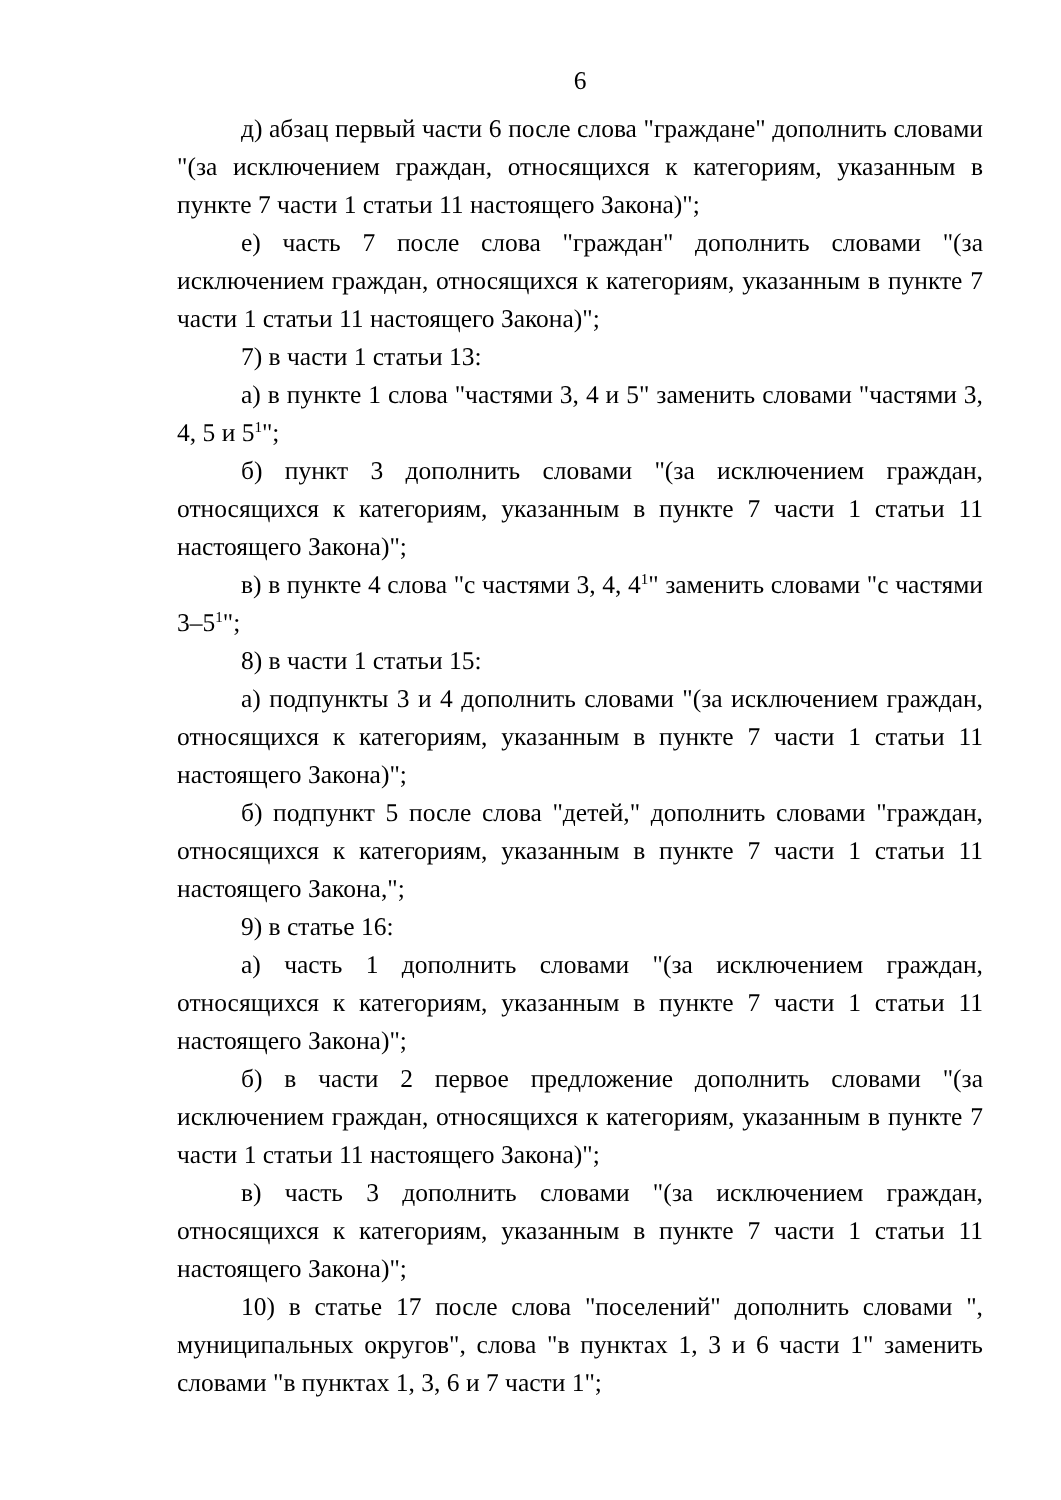6
д) абзац первый части 6 после слова "граждане" дополнить словами "(за исключением граждан, относящихся к категориям, указанным в пункте 7 части 1 статьи 11 настоящего Закона)";
е) часть 7 после слова "граждан" дополнить словами "(за исключением граждан, относящихся к категориям, указанным в пункте 7 части 1 статьи 11 настоящего Закона)";
7) в части 1 статьи 13:
а) в пункте 1 слова "частями 3, 4 и 5" заменить словами "частями 3, 4, 5 и 5<sup>1</sup>";
б) пункт 3 дополнить словами "(за исключением граждан, относящихся к категориям, указанным в пункте 7 части 1 статьи 11 настоящего Закона)";
в) в пункте 4 слова "с частями 3, 4, 4<sup>1</sup>" заменить словами "с частями 3–5<sup>1</sup>";
8) в части 1 статьи 15:
а) подпункты 3 и 4 дополнить словами "(за исключением граждан, относящихся к категориям, указанным в пункте 7 части 1 статьи 11 настоящего Закона)";
б) подпункт 5 после слова "детей," дополнить словами "граждан, относящихся к категориям, указанным в пункте 7 части 1 статьи 11 настоящего Закона,";
9) в статье 16:
а) часть 1 дополнить словами "(за исключением граждан, относящихся к категориям, указанным в пункте 7 части 1 статьи 11 настоящего Закона)";
б) в части 2 первое предложение дополнить словами "(за исключением граждан, относящихся к категориям, указанным в пункте 7 части 1 статьи 11 настоящего Закона)";
в) часть 3 дополнить словами "(за исключением граждан, относящихся к категориям, указанным в пункте 7 части 1 статьи 11 настоящего Закона)";
10) в статье 17 после слова "поселений" дополнить словами ", муниципальных округов", слова "в пунктах 1, 3 и 6 части 1" заменить словами "в пунктах 1, 3, 6 и 7 части 1";